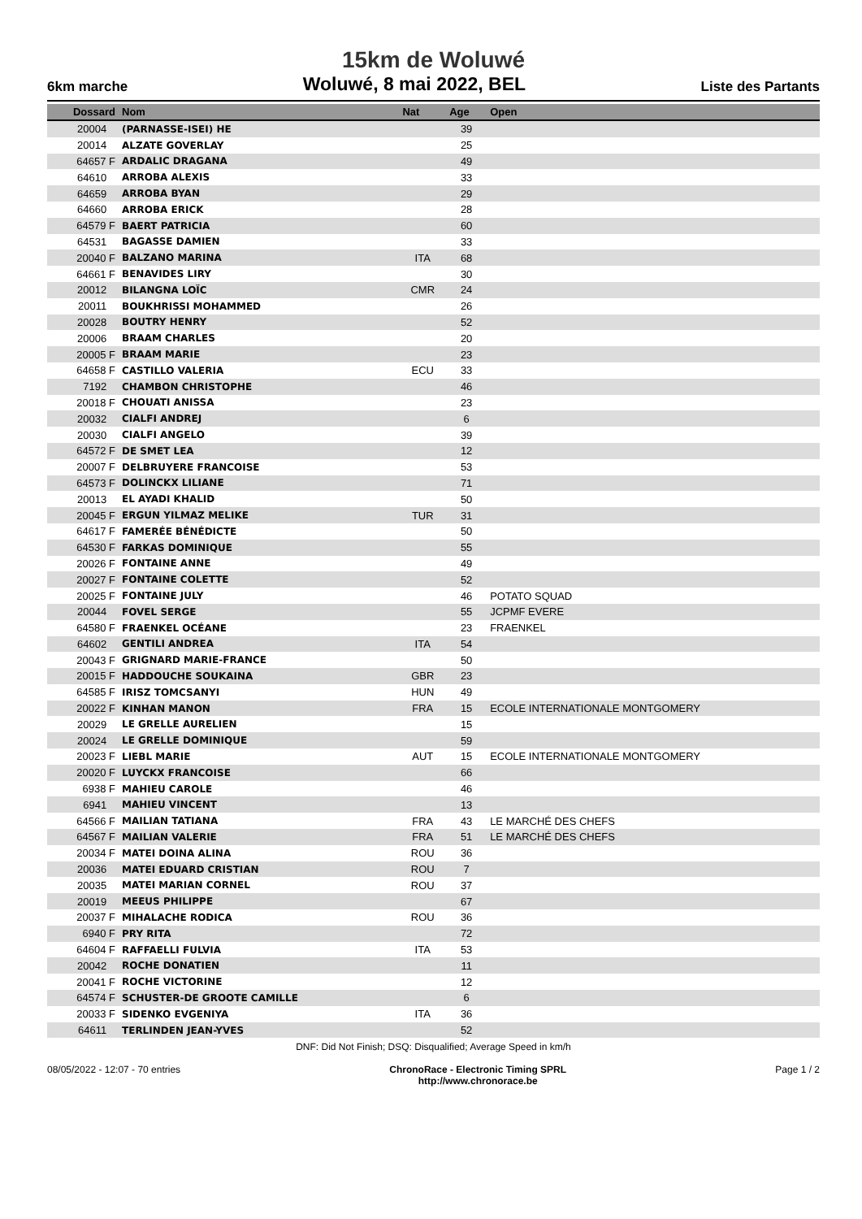15km de Woluwé
6km marche Woluwé, 8 mai 2022, BEL Liste des Partants
| Dossard | Nom | Nat | Age | Open |
| --- | --- | --- | --- | --- |
| 20004 | (PARNASSE-ISEI) HE | | 39 | |
| 20014 | ALZATE GOVERLAY | | 25 | |
| 64657 F | ARDALIC DRAGANA | | 49 | |
| 64610 | ARROBA ALEXIS | | 33 | |
| 64659 | ARROBA BYAN | | 29 | |
| 64660 | ARROBA ERICK | | 28 | |
| 64579 F | BAERT PATRICIA | | 60 | |
| 64531 | BAGASSE DAMIEN | | 33 | |
| 20040 F | BALZANO MARINA | ITA | 68 | |
| 64661 F | BENAVIDES LIRY | | 30 | |
| 20012 | BILANGNA LOÏC | CMR | 24 | |
| 20011 | BOUKHRISSI MOHAMMED | | 26 | |
| 20028 | BOUTRY HENRY | | 52 | |
| 20006 | BRAAM CHARLES | | 20 | |
| 20005 F | BRAAM MARIE | | 23 | |
| 64658 F | CASTILLO VALERIA | ECU | 33 | |
| 7192 | CHAMBON CHRISTOPHE | | 46 | |
| 20018 F | CHOUATI ANISSA | | 23 | |
| 20032 | CIALFI ANDREJ | | 6 | |
| 20030 | CIALFI ANGELO | | 39 | |
| 64572 F | DE SMET LEA | | 12 | |
| 20007 F | DELBRUYERE FRANCOISE | | 53 | |
| 64573 F | DOLINCKX LILIANE | | 71 | |
| 20013 | EL AYADI KHALID | | 50 | |
| 20045 F | ERGUN YILMAZ MELIKE | TUR | 31 | |
| 64617 F | FAMERÉE BÉNÉDICTE | | 50 | |
| 64530 F | FARKAS DOMINIQUE | | 55 | |
| 20026 F | FONTAINE ANNE | | 49 | |
| 20027 F | FONTAINE COLETTE | | 52 | |
| 20025 F | FONTAINE JULY | | 46 | POTATO SQUAD |
| 20044 | FOVEL SERGE | | 55 | JCPMF EVERE |
| 64580 F | FRAENKEL OCÉANE | | 23 | FRAENKEL |
| 64602 | GENTILI ANDREA | ITA | 54 | |
| 20043 F | GRIGNARD MARIE-FRANCE | | 50 | |
| 20015 F | HADDOUCHE SOUKAINA | GBR | 23 | |
| 64585 F | IRISZ TOMCSANYI | HUN | 49 | |
| 20022 F | KINHAN MANON | FRA | 15 | ECOLE INTERNATIONALE MONTGOMERY |
| 20029 | LE GRELLE AURELIEN | | 15 | |
| 20024 | LE GRELLE DOMINIQUE | | 59 | |
| 20023 F | LIEBL MARIE | AUT | 15 | ECOLE INTERNATIONALE MONTGOMERY |
| 20020 F | LUYCKX FRANCOISE | | 66 | |
| 6938 F | MAHIEU CAROLE | | 46 | |
| 6941 | MAHIEU VINCENT | | 13 | |
| 64566 F | MAILIAN TATIANA | FRA | 43 | LE MARCHÉ DES CHEFS |
| 64567 F | MAILIAN VALERIE | FRA | 51 | LE MARCHÉ DES CHEFS |
| 20034 F | MATEI DOINA ALINA | ROU | 36 | |
| 20036 | MATEI EDUARD CRISTIAN | ROU | 7 | |
| 20035 | MATEI MARIAN CORNEL | ROU | 37 | |
| 20019 | MEEUS PHILIPPE | | 67 | |
| 20037 F | MIHALACHE RODICA | ROU | 36 | |
| 6940 F | PRY RITA | | 72 | |
| 64604 F | RAFFAELLI FULVIA | ITA | 53 | |
| 20042 | ROCHE DONATIEN | | 11 | |
| 20041 F | ROCHE VICTORINE | | 12 | |
| 64574 F | SCHUSTER-DE GROOTE CAMILLE | | 6 | |
| 20033 F | SIDENKO EVGENIYA | ITA | 36 | |
| 64611 | TERLINDEN JEAN-YVES | | 52 | |
DNF: Did Not Finish; DSQ: Disqualified; Average Speed in km/h
08/05/2022 - 12:07 - 70 entries ChronoRace - Electronic Timing SPRL
http://www.chronorace.be Page 1 / 2